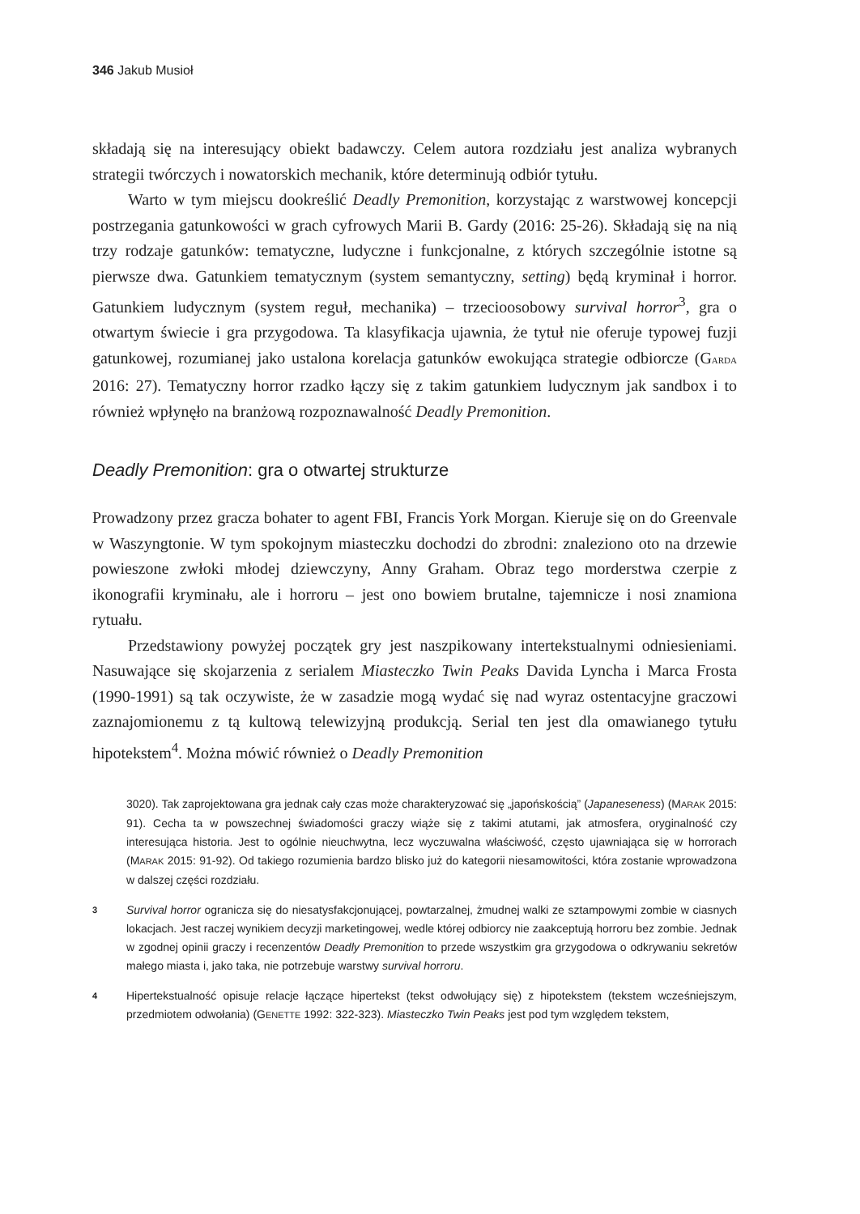346 Jakub Musioł
składają się na interesujący obiekt badawczy. Celem autora rozdziału jest analiza wybranych strategii twórczych i nowatorskich mechanik, które determinują odbiór tytułu.
Warto w tym miejscu dookreślić Deadly Premonition, korzystając z warstwowej koncepcji postrzegania gatunkowości w grach cyfrowych Marii B. Gardy (2016: 25-26). Składają się na nią trzy rodzaje gatunków: tematyczne, ludyczne i funkcjonalne, z których szczególnie istotne są pierwsze dwa. Gatunkiem tematycznym (system semantyczny, setting) będą kryminał i horror. Gatunkiem ludycznym (system reguł, mechanika) – trzecioosobowy survival horror<sup>3</sup>, gra o otwartym świecie i gra przygodowa. Ta klasyfikacja ujawnia, że tytuł nie oferuje typowej fuzji gatunkowej, rozumianej jako ustalona korelacja gatunków ewokująca strategie odbiorcze (GARDA 2016: 27). Tematyczny horror rzadko łączy się z takim gatunkiem ludycznym jak sandbox i to również wpłynęło na branżową rozpoznawalność Deadly Premonition.
Deadly Premonition: gra o otwartej strukturze
Prowadzony przez gracza bohater to agent FBI, Francis York Morgan. Kieruje się on do Greenvale w Waszyngtonie. W tym spokojnym miasteczku dochodzi do zbrodni: znaleziono oto na drzewie powieszone zwłoki młodej dziewczyny, Anny Graham. Obraz tego morderstwa czerpie z ikonografii kryminału, ale i horroru – jest ono bowiem brutalne, tajemnicze i nosi znamiona rytuału.
Przedstawiony powyżej początek gry jest naszpikowany intertekstualnymi odniesieniami. Nasuwające się skojarzenia z serialem Miasteczko Twin Peaks Davida Lyncha i Marca Frosta (1990-1991) są tak oczywiste, że w zasadzie mogą wydać się nad wyraz ostentacyjne graczowi zaznajomionemu z tą kultową telewizyjną produkcją. Serial ten jest dla omawianego tytułu hipotekstem<sup>4</sup>. Można mówić również o Deadly Premonition
3020). Tak zaprojektowana gra jednak cały czas może charakteryzować się „japońskością” (Japaneseness) (MARAK 2015: 91). Cecha ta w powszechnej świadomości graczy wiąże się z takimi atutami, jak atmosfera, oryginalność czy interesująca historia. Jest to ogólnie nieuchwytna, lecz wyczuwalna właściwość, często ujawniająca się w horrorach (MARAK 2015: 91-92). Od takiego rozumienia bardzo blisko już do kategorii niesamowitości, która zostanie wprowadzona w dalszej części rozdziału.
3
Survival horror ogranicza się do niesatysfakcjonującej, powtarzalnej, żmudnej walki ze sztampowymi zombie w ciasnych lokacjach. Jest raczej wynikiem decyzji marketingowej, wedle której odbiorcy nie zaakceptują horroru bez zombie. Jednak w zgodnej opinii graczy i recenzentów Deadly Premonition to przede wszystkim gra grzygodowa o odkrywaniu sekretów małego miasta i, jako taka, nie potrzebuje warstwy survival horroru.
4
Hipertekstualność opisuje relacje łączące hipertekst (tekst odwołujący się) z hipotekstem (tekstem wcześniejszym, przedmiotem odwołania) (GENETTE 1992: 322-323). Miasteczko Twin Peaks jest pod tym względem tekstem,